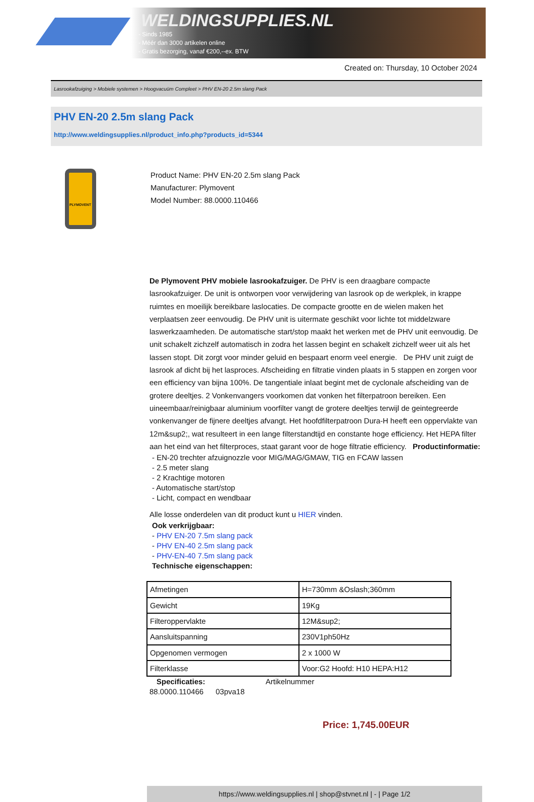WELDINGSUPPLIES.NL
- Sinds 1985
- Méér dan 3000 artikelen online
- Gratis bezorging, vanaf €200,--ex. BTW
Created on: Thursday, 10 October 2024
Lasrookafzuiging > Mobiele systemen > Hoogvacuüm Compleet > PHV EN-20 2.5m slang Pack
PHV EN-20 2.5m slang Pack
http://www.weldingsupplies.nl/product_info.php?products_id=5344
PLYMOVENT
Product Name: PHV EN-20 2.5m slang Pack
Manufacturer: Plymovent
Model Number: 88.0000.110466
De Plymovent PHV mobiele lasrookafzuiger. De PHV is een draagbare compacte lasrookafzuiger. De unit is ontworpen voor verwijdering van lasrook op de werkplek, in krappe ruimtes en moeilijk bereikbare laslocaties. De compacte grootte en de wielen maken het verplaatsen zeer eenvoudig. De PHV unit is uitermate geschikt voor lichte tot middelzware laswerkzaamheden. De automatische start/stop maakt het werken met de PHV unit eenvoudig. De unit schakelt zichzelf automatisch in zodra het lassen begint en schakelt zichzelf weer uit als het lassen stopt. Dit zorgt voor minder geluid en bespaart enorm veel energie. De PHV unit zuigt de lasrook af dicht bij het lasproces. Afscheiding en filtratie vinden plaats in 5 stappen en zorgen voor een efficiency van bijna 100%. De tangentiale inlaat begint met de cyclonale afscheiding van de grotere deeltjes. 2 Vonkenvangers voorkomen dat vonken het filterpatroon bereiken. Een uineembaar/reinigbaar aluminium voorfilter vangt de grotere deeltjes terwijl de geintegreerde vonkenvanger de fijnere deeltjes afvangt. Het hoofdfilterpatroon Dura-H heeft een oppervlakte van 12m&sup2;, wat resulteert in een lange filterstandtijd en constante hoge efficiency. Het HEPA filter aan het eind van het filterproces, staat garant voor de hoge filtratie efficiency. Productinformatie:
- EN-20 trechter afzuignozzle voor MIG/MAG/GMAW, TIG en FCAW lassen
- 2.5 meter slang
- 2 Krachtige motoren
- Automatische start/stop
- Licht, compact en wendbaar
Alle losse onderdelen van dit product kunt u HIER vinden.
Ook verkrijgbaar:
- PHV EN-20 7.5m slang pack
- PHV EN-40 2.5m slang pack
- PHV-EN-40 7.5m slang pack
Technische eigenschappen:
| Afmetingen | H=730mm &Oslash;360mm |
| Gewicht | 19Kg |
| Filteroppervlakte | 12M&sup2; |
| Aansluitspanning | 230V1ph50Hz |
| Opgenomen vermogen | 2 x 1000 W |
| Filterklasse | Voor:G2 Hoofd: H10 HEPA:H12 |
Specificaties: Artikelnummer
88.0000.110466 03pva18
Price: 1,745.00EUR
https://www.weldingsupplies.nl | shop@stvnet.nl | - | Page 1/2